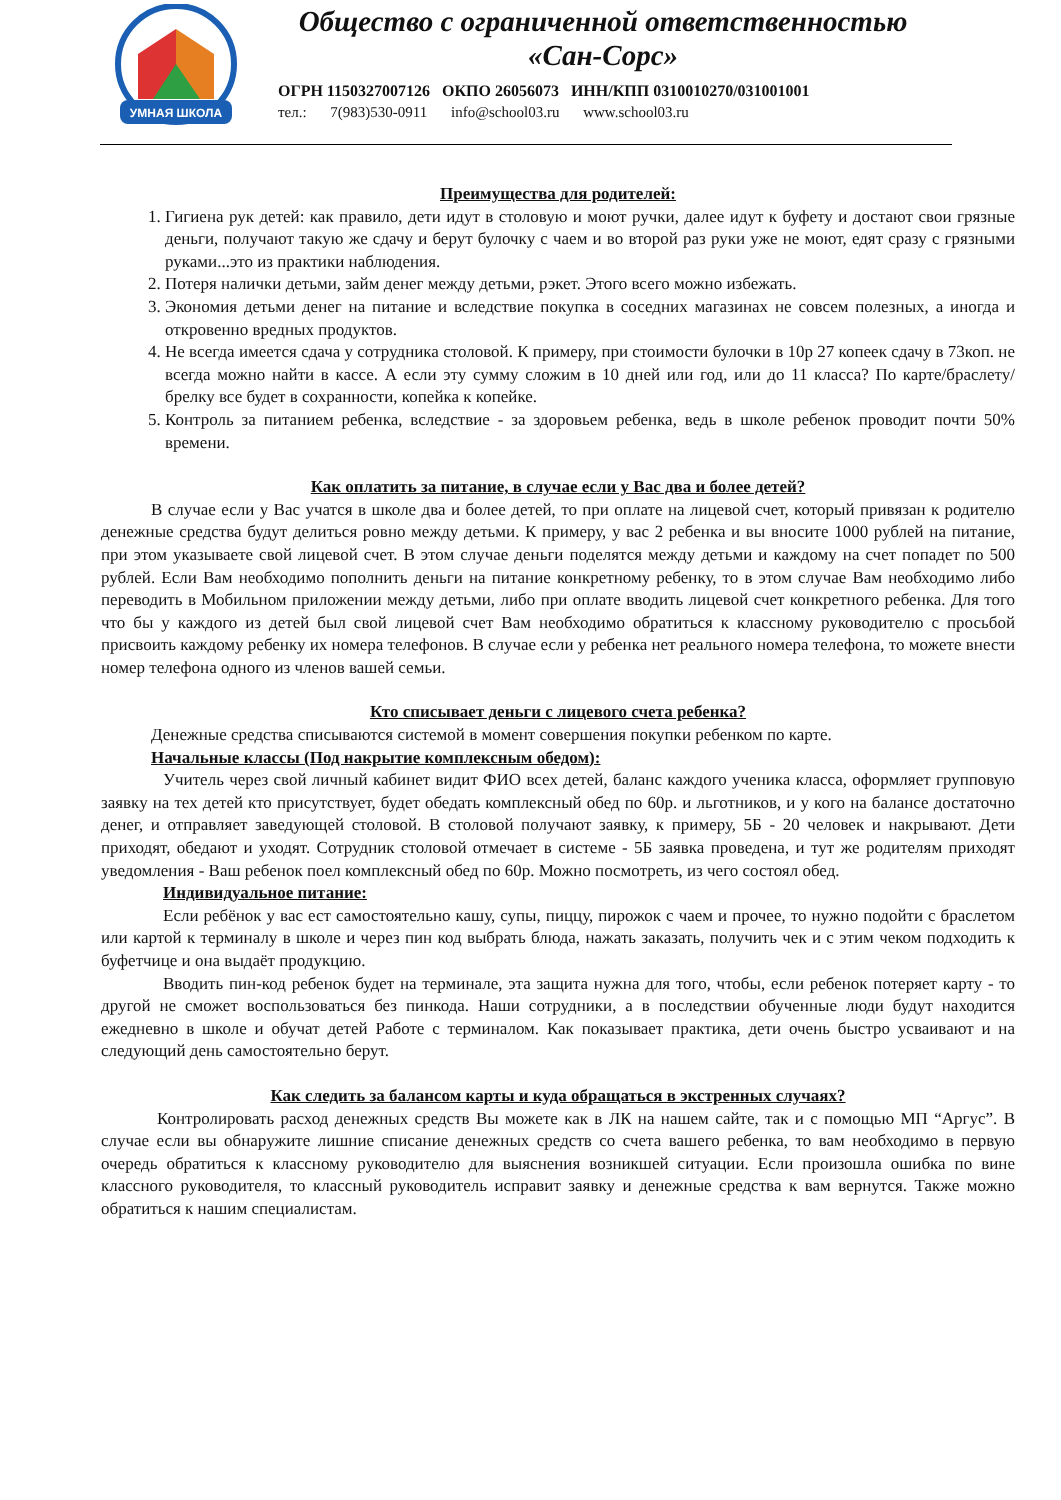УМНАЯ ШКОЛА
Общество с ограниченной ответственностью
«Сан-Сорс»
ОГРН 1150327007126 ОКПО 26056073 ИНН/КПП 0310010270/031001001
тел.: 7(983)530-0911 info@school03.ru www.school03.ru
Преимущества для родителей:
1. Гигиена рук детей: как правило, дети идут в столовую и моют ручки, далее идут к буфету и достают свои грязные деньги, получают такую же сдачу и берут булочку с чаем и во второй раз руки уже не моют, едят сразу с грязными руками...это из практики наблюдения.
2. Потеря налички детьми, займ денег между детьми, рэкет. Этого всего можно избежать.
3. Экономия детьми денег на питание и вследствие покупка в соседних магазинах не совсем полезных, а иногда и откровенно вредных продуктов.
4. Не всегда имеется сдача у сотрудника столовой. К примеру, при стоимости булочки в 10р 27 копеек сдачу в 73коп. не всегда можно найти в кассе. А если эту сумму сложим в 10 дней или год, или до 11 класса? По карте/браслету/брелку все будет в сохранности, копейка к копейке.
5. Контроль за питанием ребенка, вследствие - за здоровьем ребенка, ведь в школе ребенок проводит почти 50% времени.
Как оплатить за питание, в случае если у Вас два и более детей?
В случае если у Вас учатся в школе два и более детей, то при оплате на лицевой счет, который привязан к родителю денежные средства будут делиться ровно между детьми. К примеру, у вас 2 ребенка и вы вносите 1000 рублей на питание, при этом указываете свой лицевой счет. В этом случае деньги поделятся между детьми и каждому на счет попадет по 500 рублей. Если Вам необходимо пополнить деньги на питание конкретному ребенку, то в этом случае Вам необходимо либо переводить в Мобильном приложении между детьми, либо при оплате вводить лицевой счет конкретного ребенка. Для того что бы у каждого из детей был свой лицевой счет Вам необходимо обратиться к классному руководителю с просьбой присвоить каждому ребенку их номера телефонов. В случае если у ребенка нет реального номера телефона, то можете внести номер телефона одного из членов вашей семьи.
Кто списывает деньги с лицевого счета ребенка?
Денежные средства списываются системой в момент совершения покупки ребенком по карте.
Начальные классы (Под накрытие комплексным обедом):
Учитель через свой личный кабинет видит ФИО всех детей, баланс каждого ученика класса, оформляет групповую заявку на тех детей кто присутствует, будет обедать комплексный обед по 60р. и льготников, и у кого на балансе достаточно денег, и отправляет заведующей столовой. В столовой получают заявку, к примеру, 5Б - 20 человек и накрывают. Дети приходят, обедают и уходят. Сотрудник столовой отмечает в системе - 5Б заявка проведена, и тут же родителям приходят уведомления - Ваш ребенок поел комплексный обед по 60р. Можно посмотреть, из чего состоял обед.
Индивидуальное питание:
Если ребёнок у вас ест самостоятельно кашу, супы, пиццу, пирожок с чаем и прочее, то нужно подойти с браслетом или картой к терминалу в школе и через пин код выбрать блюда, нажать заказать, получить чек и с этим чеком подходить к буфетчице и она выдаёт продукцию.
Вводить пин-код ребенок будет на терминале, эта защита нужна для того, чтобы, если ребенок потеряет карту - то другой не сможет воспользоваться без пинкода. Наши сотрудники, а в последствии обученные люди будут находится ежедневно в школе и обучат детей Работе с терминалом. Как показывает практика, дети очень быстро усваивают и на следующий день самостоятельно берут.
Как следить за балансом карты и куда обращаться в экстренных случаях?
Контролировать расход денежных средств Вы можете как в ЛК на нашем сайте, так и с помощью МП “Аргус”. В случае если вы обнаружите лишние списание денежных средств со счета вашего ребенка, то вам необходимо в первую очередь обратиться к классному руководителю для выяснения возникшей ситуации. Если произошла ошибка по вине классного руководителя, то классный руководитель исправит заявку и денежные средства к вам вернутся. Также можно обратиться к нашим специалистам.